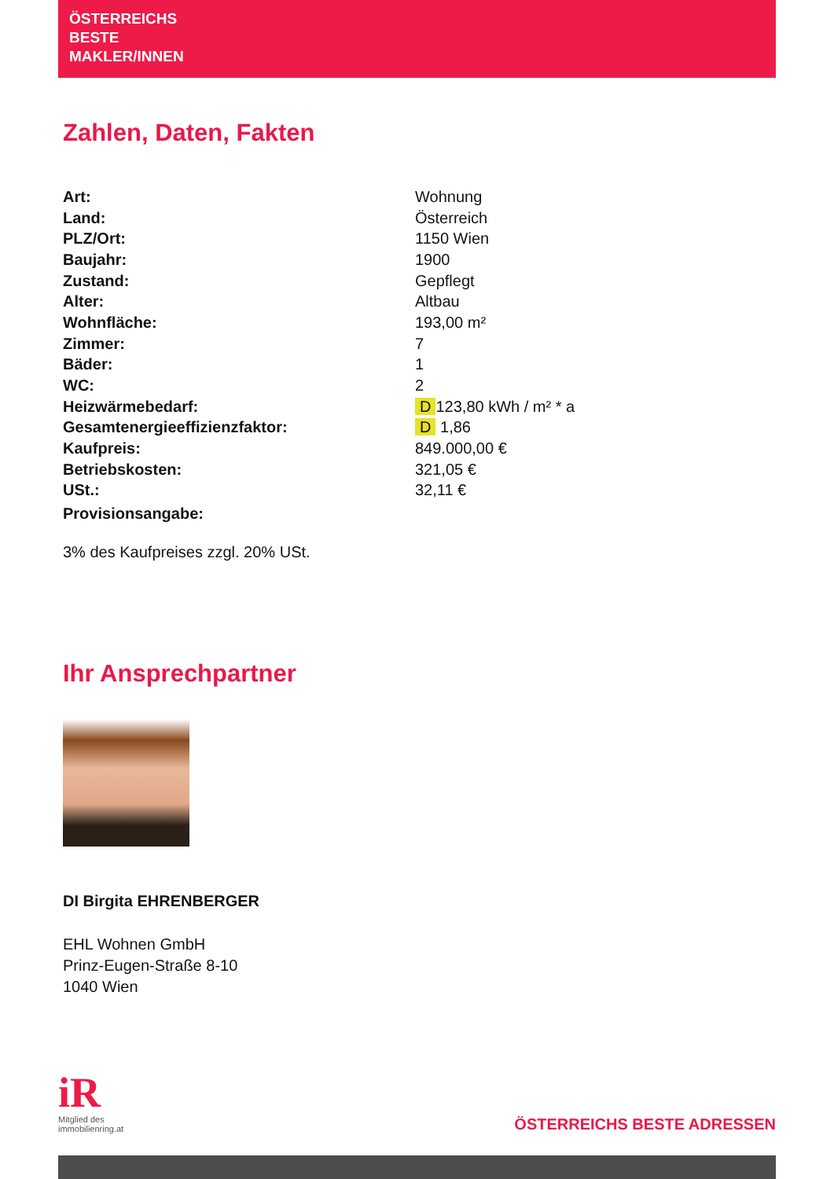ÖSTERREICHS
BESTE
MAKLER/INNEN
Zahlen, Daten, Fakten
| Art: | Wohnung |
| Land: | Österreich |
| PLZ/Ort: | 1150 Wien |
| Baujahr: | 1900 |
| Zustand: | Gepflegt |
| Alter: | Altbau |
| Wohnfläche: | 193,00 m² |
| Zimmer: | 7 |
| Bäder: | 1 |
| WC: | 2 |
| Heizwärmebedarf: | D 123,80 kWh / m² * a |
| Gesamtenergieeffizienzfaktor: | D 1,86 |
| Kaufpreis: | 849.000,00 € |
| Betriebskosten: | 321,05 € |
| USt.: | 32,11 € |
| Provisionsangabe: | |
3% des Kaufpreises zzgl. 20% USt.
Ihr Ansprechpartner
DI Birgita EHRENBERGER
EHL Wohnen GmbH
Prinz-Eugen-Straße 8-10
1040 Wien
iR
Mitglied des
immobilienring.at
ÖSTERREICHS BESTE ADRESSEN